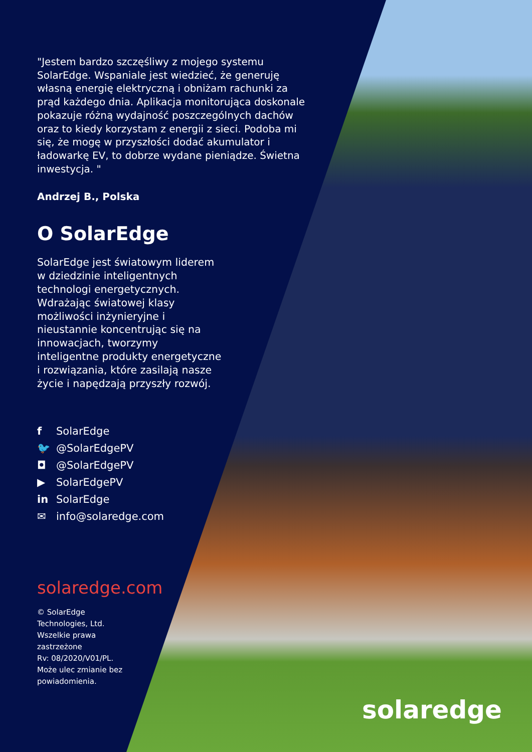"Jestem bardzo szczęśliwy z mojego systemu SolarEdge. Wspaniale jest wiedzieć, że generuję własną energię elektryczną i obniżam rachunki za prąd każdego dnia. Aplikacja monitorująca doskonale pokazuje różną wydajność poszczególnych dachów oraz to kiedy korzystam z energii z sieci. Podoba mi się, że mogę w przyszłości dodać akumulator i ładowarkę EV, to dobrze wydane pieniądze. Świetna inwestycja. "
Andrzej B., Polska
O SolarEdge
SolarEdge jest światowym liderem w dziedzinie inteligentnych technologi energetycznych. Wdrażając światowej klasy możliwości inżynieryjne i nieustannie koncentrując się na innowacjach, tworzymy inteligentne produkty energetyczne i rozwiązania, które zasilają nasze życie i napędzają przyszły rozwój.
f SolarEdge
🐦 @SolarEdgePV
◘ @SolarEdgePV
▶ SolarEdgePV
in SolarEdge
✉ info@solaredge.com
solaredge.com
© SolarEdge Technologies, Ltd.
Wszelkie prawa zastrzeżone
Rv: 08/2020/V01/PL.
Może ulec zmianie bez powiadomienia.
solaredge